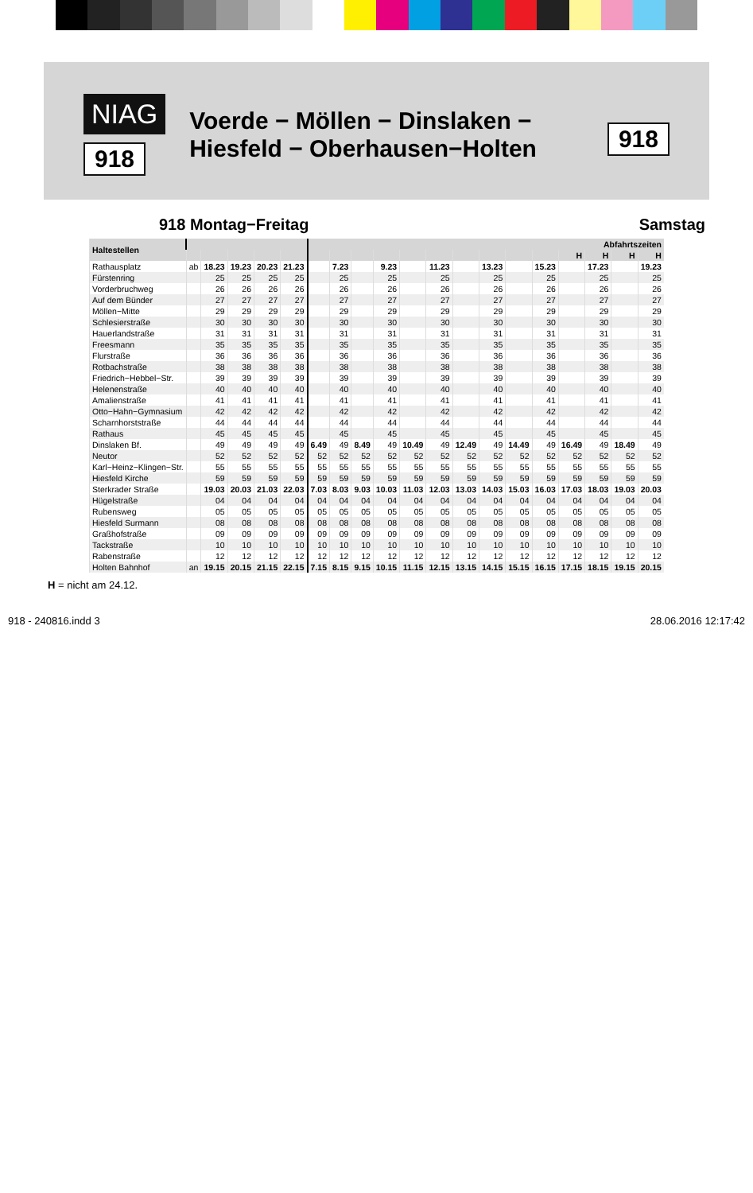NIAG
918
Voerde − Möllen − Dinslaken −
Hiesfeld − Oberhausen−Holten
918
918 Montag−Freitag Samstag
| Haltestellen | | | | | | Abfahrtszeiten | | | | | | | | | | | | | |
| --- | --- | --- | --- | --- | --- | --- | --- | --- | --- | --- | --- | --- | --- | --- | --- | --- | --- | --- | --- |
| | | | | | | | | | | | | | | | | H | H | H | H |
| Rathausplatz | ab | 18.23 | 19.23 | 20.23 | 21.23 | | 7.23 | | 9.23 | | 11.23 | | 13.23 | | 15.23 | | 17.23 | | 19.23 |
| Fürstenring | | 25 | 25 | 25 | 25 | | 25 | | 25 | | 25 | | 25 | | 25 | | 25 | | 25 |
| Vorderbruchweg | | 26 | 26 | 26 | 26 | | 26 | | 26 | | 26 | | 26 | | 26 | | 26 | | 26 |
| Auf dem Bünder | | 27 | 27 | 27 | 27 | | 27 | | 27 | | 27 | | 27 | | 27 | | 27 | | 27 |
| Möllen−Mitte | | 29 | 29 | 29 | 29 | | 29 | | 29 | | 29 | | 29 | | 29 | | 29 | | 29 |
| Schlesierstraße | | 30 | 30 | 30 | 30 | | 30 | | 30 | | 30 | | 30 | | 30 | | 30 | | 30 |
| Hauerlandstraße | | 31 | 31 | 31 | 31 | | 31 | | 31 | | 31 | | 31 | | 31 | | 31 | | 31 |
| Freesmann | | 35 | 35 | 35 | 35 | | 35 | | 35 | | 35 | | 35 | | 35 | | 35 | | 35 |
| Flurstraße | | 36 | 36 | 36 | 36 | | 36 | | 36 | | 36 | | 36 | | 36 | | 36 | | 36 |
| Rotbachstraße | | 38 | 38 | 38 | 38 | | 38 | | 38 | | 38 | | 38 | | 38 | | 38 | | 38 |
| Friedrich−Hebbel−Str. | | 39 | 39 | 39 | 39 | | 39 | | 39 | | 39 | | 39 | | 39 | | 39 | | 39 |
| Helenenstraße | | 40 | 40 | 40 | 40 | | 40 | | 40 | | 40 | | 40 | | 40 | | 40 | | 40 |
| Amalienstraße | | 41 | 41 | 41 | 41 | | 41 | | 41 | | 41 | | 41 | | 41 | | 41 | | 41 |
| Otto−Hahn−Gymnasium | | 42 | 42 | 42 | 42 | | 42 | | 42 | | 42 | | 42 | | 42 | | 42 | | 42 |
| Scharnhorststraße | | 44 | 44 | 44 | 44 | | 44 | | 44 | | 44 | | 44 | | 44 | | 44 | | 44 |
| Rathaus | | 45 | 45 | 45 | 45 | | 45 | | 45 | | 45 | | 45 | | 45 | | 45 | | 45 |
| Dinslaken Bf. | | 49 | 49 | 49 | 49 | 6.49 | 49 | 8.49 | 49 | 10.49 | 49 | 12.49 | 49 | 14.49 | 49 | 16.49 | 49 | 18.49 | 49 |
| Neutor | | 52 | 52 | 52 | 52 | 52 | 52 | 52 | 52 | 52 | 52 | 52 | 52 | 52 | 52 | 52 | 52 | 52 | 52 |
| Karl−Heinz−Klingen−Str. | | 55 | 55 | 55 | 55 | 55 | 55 | 55 | 55 | 55 | 55 | 55 | 55 | 55 | 55 | 55 | 55 | 55 | 55 |
| Hiesfeld Kirche | | 59 | 59 | 59 | 59 | 59 | 59 | 59 | 59 | 59 | 59 | 59 | 59 | 59 | 59 | 59 | 59 | 59 | 59 |
| Sterkrader Straße | | 19.03 | 20.03 | 21.03 | 22.03 | 7.03 | 8.03 | 9.03 | 10.03 | 11.03 | 12.03 | 13.03 | 14.03 | 15.03 | 16.03 | 17.03 | 18.03 | 19.03 | 20.03 |
| Hügelstraße | | 04 | 04 | 04 | 04 | 04 | 04 | 04 | 04 | 04 | 04 | 04 | 04 | 04 | 04 | 04 | 04 | 04 | 04 |
| Rubensweg | | 05 | 05 | 05 | 05 | 05 | 05 | 05 | 05 | 05 | 05 | 05 | 05 | 05 | 05 | 05 | 05 | 05 | 05 |
| Hiesfeld Surmann | | 08 | 08 | 08 | 08 | 08 | 08 | 08 | 08 | 08 | 08 | 08 | 08 | 08 | 08 | 08 | 08 | 08 | 08 |
| Graßhofstraße | | 09 | 09 | 09 | 09 | 09 | 09 | 09 | 09 | 09 | 09 | 09 | 09 | 09 | 09 | 09 | 09 | 09 | 09 |
| Tackstraße | | 10 | 10 | 10 | 10 | 10 | 10 | 10 | 10 | 10 | 10 | 10 | 10 | 10 | 10 | 10 | 10 | 10 | 10 |
| Rabenstraße | | 12 | 12 | 12 | 12 | 12 | 12 | 12 | 12 | 12 | 12 | 12 | 12 | 12 | 12 | 12 | 12 | 12 | 12 |
| Holten Bahnhof | an | 19.15 | 20.15 | 21.15 | 22.15 | 7.15 | 8.15 | 9.15 | 10.15 | 11.15 | 12.15 | 13.15 | 14.15 | 15.15 | 16.15 | 17.15 | 18.15 | 19.15 | 20.15 |
H = nicht am 24.12.
918 - 240816.indd 3 28.06.2016 12:17:42